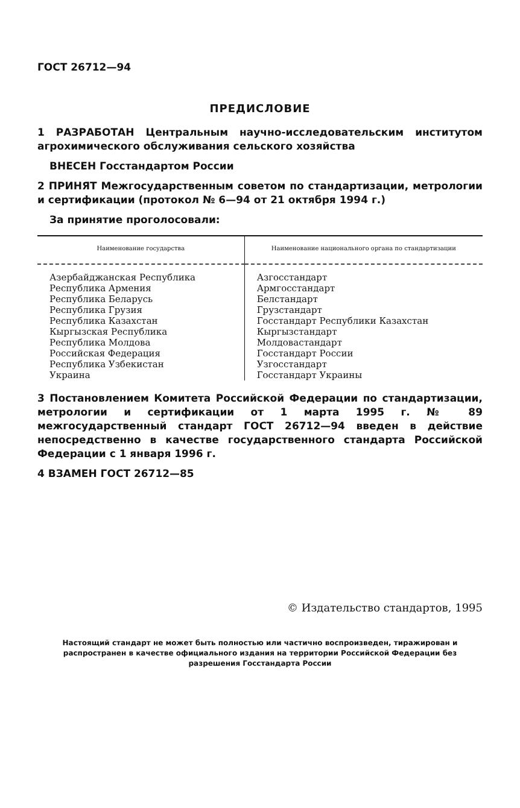ГОСТ 26712—94
ПРЕДИСЛОВИЕ
1 РАЗРАБОТАН Центральным научно-исследовательским институтом агрохимического обслуживания сельского хозяйства
ВНЕСЕН Госстандартом России
2 ПРИНЯТ Межгосударственным советом по стандартизации, метрологии и сертификации (протокол № 6—94 от 21 октября 1994 г.)
За принятие проголосовали:
| Наименование государства | Наименование национального органа по стандартизации |
| --- | --- |
| Азербайджанская Республика Республика Армения Республика Беларусь Республика Грузия Республика Казахстан Кыргызская Республика Республика Молдова Российская Федерация Республика Узбекистан Украина | Азгосстандарт Армгосстандарт Белстандарт Грузстандарт Госстандарт Республики Казахстан Кыргызстандарт Молдовастандарт Госстандарт России Узгосстандарт Госстандарт Украины |
3 Постановлением Комитета Российской Федерации по стандартизации, метрологии и сертификации от 1 марта 1995 г. № 89 межгосударственный стандарт ГОСТ 26712—94 введен в действие непосредственно в качестве государственного стандарта Российской Федерации с 1 января 1996 г.
4 ВЗАМЕН ГОСТ 26712—85
© Издательство стандартов, 1995
Настоящий стандарт не может быть полностью или частично воспроизведен, тиражирован и распространен в качестве официального издания на территории Российской Федерации без разрешения Госстандарта России